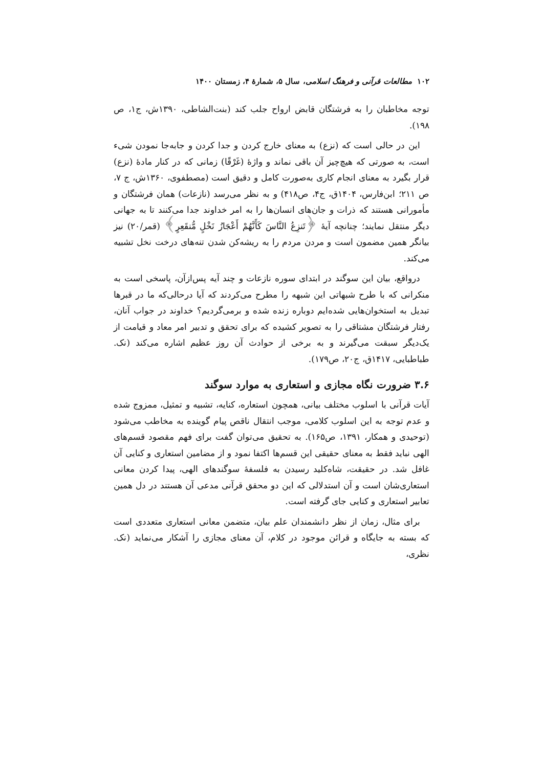۱۰۲ مطالعات قرآنی و فرهنگ اسلامی، سال ۵، شمارهٔ ۴، زمستان ۱۴۰۰
توجه مخاطبان را به فرشتگان قابض ارواح جلب کند (بنت‌الشاطی، ۱۳۹۰ش، ج۱، ص ۱۹۸).
این در حالی است که (نزع) به معنای خارج کردن و جدا کردن و جابه‌جا نمودن شیء است، به صورتی که هیچ‌چیز آن باقی نماند و واژهٔ (غَرْقًا) زمانی که در کنار مادهٔ (نزع) قرار بگیرد به معنای انجام کاری به‌صورت کامل و دقیق است (مصطفوی، ۱۳۶۰ش، ج ۷، ص ۲۱۱؛ ابن‌فارس، ۱۴۰۴ق، ج۴، ص۴۱۸) و به نظر می‌رسد (نازعات) همان فرشتگان و مأمورانی هستند که ذرات و جان‌های انسان‌ها را به امر خداوند جدا می‌کنند تا به جهانی دیگر منتقل نمایند؛ چنانچه آیهٔ ﴿تَنزِعُ النَّاسَ كَأَنَّهُمْ أَعْجَازُ نَخْلٍ مُّنقَعِرٍ﴾ (قمر/۲۰) نیز بیانگر همین مضمون است و مردن مردم را به ریشه‌کن شدن تنه‌های درخت نخل تشبیه می‌کند.
درواقع، بیان این سوگند در ابتدای سوره نازعات و چند آیه پس‌ازآن، پاسخی است به منکرانی که با طرح شبهاتی این شبهه را مطرح می‌کردند که آیا درحالی‌که ما در قبرها تبدیل به استخوان‌هایی شده‌ایم دوباره زنده شده و برمی‌گردیم؟ خداوند در جواب آنان، رفتار فرشتگان مشتاقی را به تصویر کشیده که برای تحقق و تدبیر امر معاد و قیامت از یک‌دیگر سبقت می‌گیرند و به برخی از حوادث آن روز عظیم اشاره می‌کند (نک. طباطبایی، ۱۴۱۷ق، ج۲۰، ص۱۷۹).
۳.۶ ضرورت نگاه مجازی و استعاری به موارد سوگند
آیات قرآنی با اسلوب مختلف بیانی، همچون استعاره، کنایه، تشبیه و تمثیل، ممزوج شده و عدم توجه به این اسلوب کلامی، موجب انتقال ناقص پیام گوینده به مخاطب می‌شود (توحیدی و همکار، ۱۳۹۱، ص۱۶۵). به تحقیق می‌توان گفت برای فهم مقصود قسم‌های الهی نباید فقط به معنای حقیقی این قسم‌ها اکتفا نمود و از مضامین استعاری و کنایی آن غافل شد. در حقیقت، شاه‌کلید رسیدن به فلسفهٔ سوگندهای الهی، پیدا کردن معانی استعاری‌شان است و آن استدلالی که این دو محقق قرآنی مدعی آن هستند در دل همین تعابیر استعاری و کنایی جای گرفته است.
برای مثال، زمان از نظر دانشمندان علم بیان، متضمن معانی استعاری متعددی است که بسته به جایگاه و قرائن موجود در کلام، آن معنای مجازی را آشکار می‌نماید (نک. نظری،